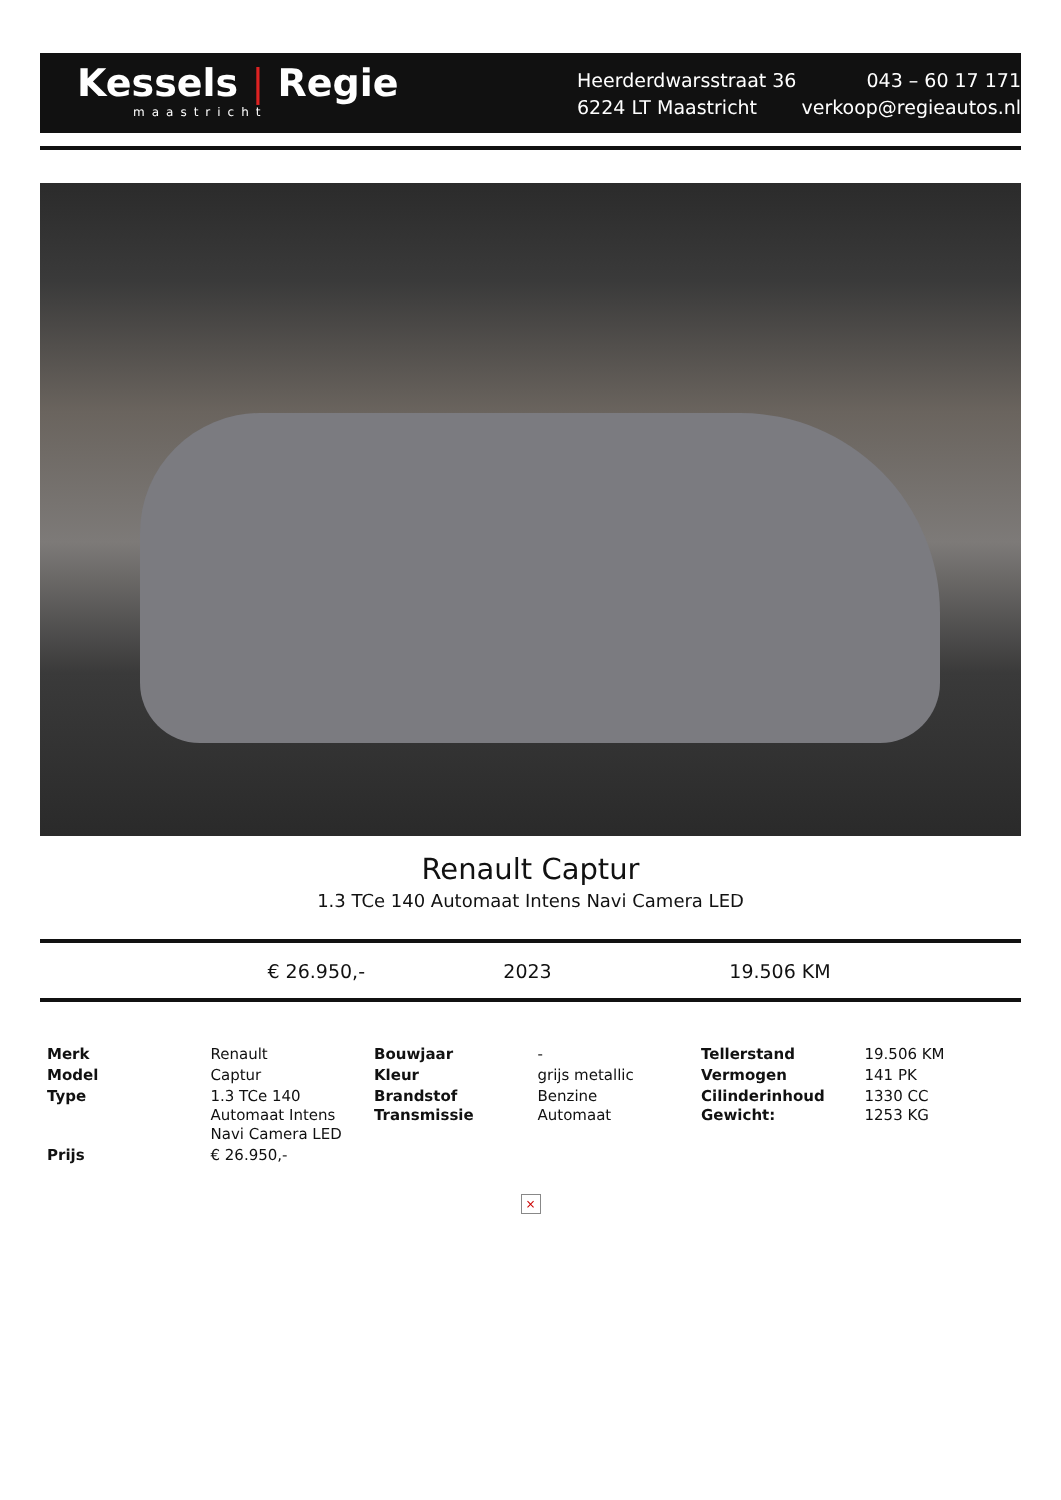Kessels | Regie
maastricht
Heerderdwarsstraat 36
6224 LT Maastricht
043 – 60 17 171
verkoop@regieautos.nl
Renault Captur
1.3 TCe 140 Automaat Intens Navi Camera LED
€ 26.950,- 2023 19.506 KM
| Merk | Renault | Bouwjaar | - | Tellerstand | 19.506 KM |
| Model | Captur | Kleur | grijs metallic | Vermogen | 141 PK |
| Type | 1.3 TCe 140 Automaat Intens Navi Camera LED | Brandstof Transmissie | Benzine Automaat | Cilinderinhoud Gewicht: | 1330 CC 1253 KG |
| Prijs | € 26.950,- | | | | |
×